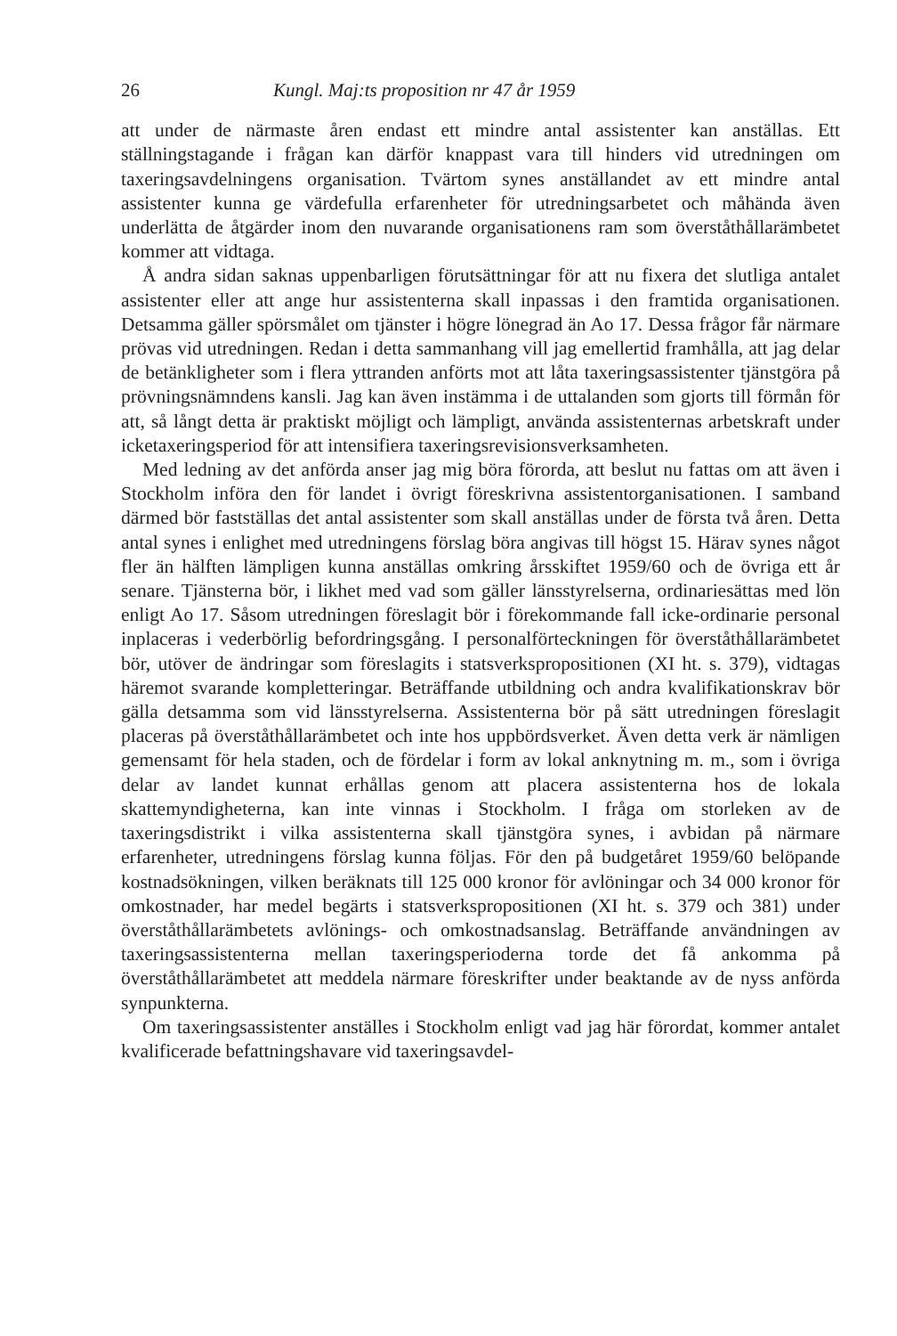26 Kungl. Maj:ts proposition nr 47 år 1959
att under de närmaste åren endast ett mindre antal assistenter kan anställas. Ett ställningstagande i frågan kan därför knappast vara till hinders vid utredningen om taxeringsavdelningens organisation. Tvärtom synes anställandet av ett mindre antal assistenter kunna ge värdefulla erfarenheter för utredningsarbetet och måhända även underlätta de åtgärder inom den nuvarande organisationens ram som överståthållarämbetet kommer att vidtaga.
Å andra sidan saknas uppenbarligen förutsättningar för att nu fixera det slutliga antalet assistenter eller att ange hur assistenterna skall inpassas i den framtida organisationen. Detsamma gäller spörsmålet om tjänster i högre lönegrad än Ao 17. Dessa frågor får närmare prövas vid utredningen. Redan i detta sammanhang vill jag emellertid framhålla, att jag delar de betänkligheter som i flera yttranden anförts mot att låta taxeringsassistenter tjänstgöra på prövningsnämndens kansli. Jag kan även instämma i de uttalanden som gjorts till förmån för att, så långt detta är praktiskt möjligt och lämpligt, använda assistenternas arbetskraft under icketaxeringsperiod för att intensifiera taxeringsrevisionsverksamheten.
Med ledning av det anförda anser jag mig böra förorda, att beslut nu fattas om att även i Stockholm införa den för landet i övrigt föreskrivna assistentorganisationen. I samband därmed bör fastställas det antal assistenter som skall anställas under de första två åren. Detta antal synes i enlighet med utredningens förslag böra angivas till högst 15. Härav synes något fler än hälften lämpligen kunna anställas omkring årsskiftet 1959/60 och de övriga ett år senare. Tjänsterna bör, i likhet med vad som gäller länsstyrelserna, ordinariesättas med lön enligt Ao 17. Såsom utredningen föreslagit bör i förekommande fall icke-ordinarie personal inplaceras i vederbörlig befordringsgång. I personalförteckningen för överståthållarämbetet bör, utöver de ändringar som föreslagits i statsverkspropositionen (XI ht. s. 379), vidtagas häremot svarande kompletteringar. Beträffande utbildning och andra kvalifikationskrav bör gälla detsamma som vid länsstyrelserna. Assistenterna bör på sätt utredningen föreslagit placeras på överståthållarämbetet och inte hos uppbördsverket. Även detta verk är nämligen gemensamt för hela staden, och de fördelar i form av lokal anknytning m. m., som i övriga delar av landet kunnat erhållas genom att placera assistenterna hos de lokala skattemyndigheterna, kan inte vinnas i Stockholm. I fråga om storleken av de taxeringsdistrikt i vilka assistenterna skall tjänstgöra synes, i avbidan på närmare erfarenheter, utredningens förslag kunna följas. För den på budgetåret 1959/60 belöpande kostnadsökningen, vilken beräknats till 125 000 kronor för avlöningar och 34 000 kronor för omkostnader, har medel begärts i statsverkspropositionen (XI ht. s. 379 och 381) under överståthållarämbetets avlönings- och omkostnadsanslag. Beträffande användningen av taxeringsassistenterna mellan taxeringsperioderna torde det få ankomma på överståthållarämbetet att meddela närmare föreskrifter under beaktande av de nyss anförda synpunkterna.
Om taxeringsassistenter anställes i Stockholm enligt vad jag här förordat, kommer antalet kvalificerade befattningshavare vid taxeringsavdel-